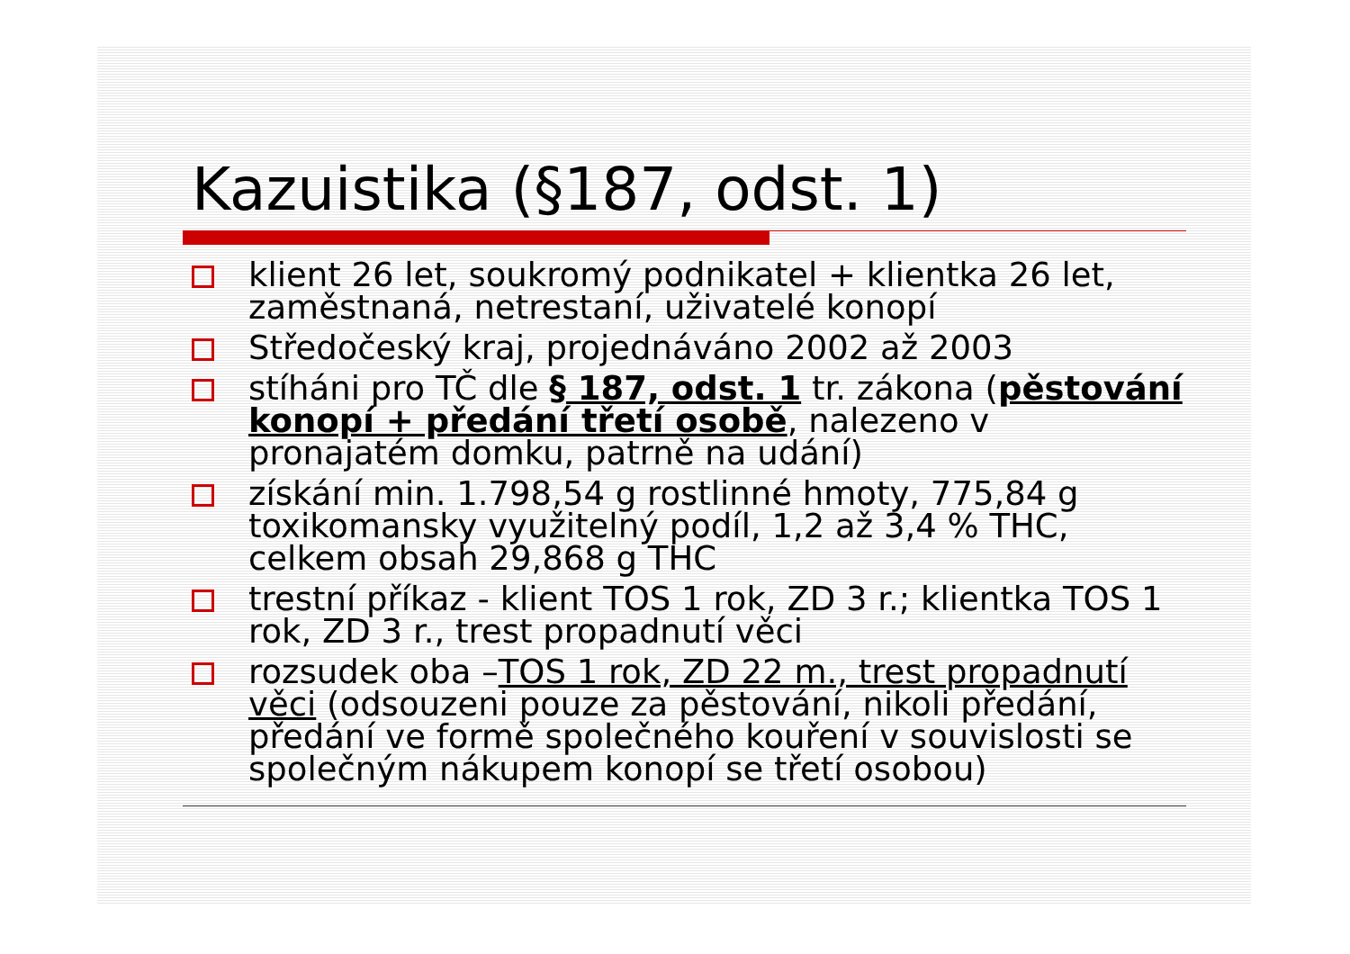Kazuistika (§187, odst. 1)
klient 26 let, soukromý podnikatel + klientka 26 let, zaměstnaná, netrestaní, uživatelé konopí
Středočeský kraj, projednáváno 2002 až 2003
stíháni pro TČ dle § 187, odst. 1 tr. zákona (pěstování konopí + předání třetí osobě, nalezeno v pronajatém domku, patrně na udání)
získání min. 1.798,54 g rostlinné hmoty, 775,84 g toxikomansky využitelný podíl, 1,2 až 3,4 % THC, celkem obsah 29,868 g THC
trestní příkaz - klient TOS 1 rok, ZD 3 r.; klientka TOS 1 rok, ZD 3 r., trest propadnutí věci
rozsudek oba –TOS 1 rok, ZD 22 m., trest propadnutí věci (odsouzeni pouze za pěstování, nikoli předání, předání ve formě společného kouření v souvislosti se společným nákupem konopí se třetí osobou)